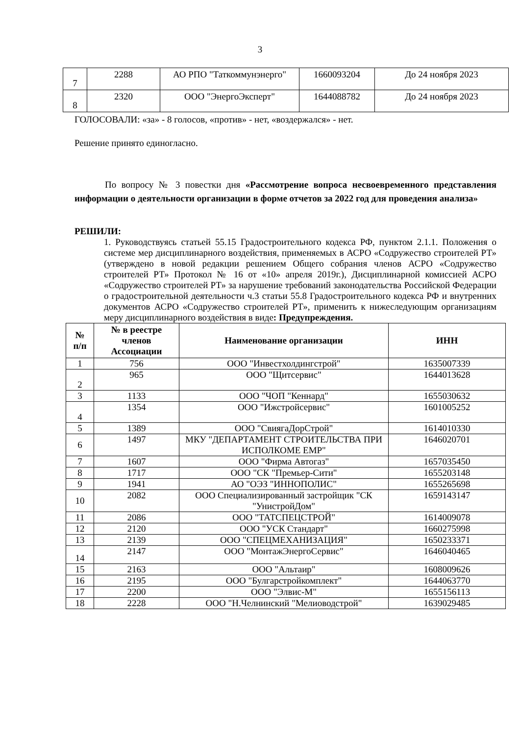3
| 7 | 2288 | АО РПО "Таткоммунэнерго" | 1660093204 | До 24 ноября 2023 |
| 8 | 2320 | ООО "ЭнергоЭксперт" | 1644088782 | До 24 ноября 2023 |
ГОЛОСОВАЛИ: «за» - 8 голосов, «против» - нет, «воздержался» - нет.
Решение принято единогласно.
По вопросу № 3 повестки дня «Рассмотрение вопроса несвоевременного представления информации о деятельности организации в форме отчетов за 2022 год для проведения анализа»
РЕШИЛИ:
1. Руководствуясь статьей 55.15 Градостроительного кодекса РФ, пунктом 2.1.1. Положения о системе мер дисциплинарного воздействия, применяемых в АСРО «Содружество строителей РТ» (утверждено в новой редакции решением Общего собрания членов АСРО «Содружество строителей РТ» Протокол № 16 от «10» апреля 2019г.), Дисциплинарной комиссией АСРО «Содружество строителей РТ» за нарушение требований законодательства Российской Федерации о градостроительной деятельности ч.3 статьи 55.8 Градостроительного кодекса РФ и внутренних документов АСРО «Содружество строителей РТ», применить к нижеследующим организациям меру дисциплинарного воздействия в виде: Предупреждения.
| № п/п | № в реестре членов Ассоциации | Наименование организации | ИНН |
| --- | --- | --- | --- |
| 1 | 756 | ООО "Инвестхолдингстрой" | 1635007339 |
| 2 | 965 | ООО "Щитсервис" | 1644013628 |
| 3 | 1133 | ООО "ЧОП "Кеннард" | 1655030632 |
| 4 | 1354 | ООО "Ижстройсервис" | 1601005252 |
| 5 | 1389 | ООО "СвиягаДорСтрой" | 1614010330 |
| 6 | 1497 | МКУ "ДЕПАРТАМЕНТ СТРОИТЕЛЬСТВА ПРИ ИСПОЛКОМЕ ЕМР" | 1646020701 |
| 7 | 1607 | ООО "Фирма Автогаз" | 1657035450 |
| 8 | 1717 | ООО "СК "Премьер-Сити" | 1655203148 |
| 9 | 1941 | АО "ОЭЗ "ИННОПОЛИС" | 1655265698 |
| 10 | 2082 | ООО Специализированный застройщик "СК "УнистройДом" | 1659143147 |
| 11 | 2086 | ООО "ТАТСПЕЦСТРОЙ" | 1614009078 |
| 12 | 2120 | ООО "УСК Стандарт" | 1660275998 |
| 13 | 2139 | ООО "СПЕЦМЕХАНИЗАЦИЯ" | 1650233371 |
| 14 | 2147 | ООО "МонтажЭнергоСервис" | 1646040465 |
| 15 | 2163 | ООО "Альтаир" | 1608009626 |
| 16 | 2195 | ООО "Булгарстройкомплект" | 1644063770 |
| 17 | 2200 | ООО "Элвис-М" | 1655156113 |
| 18 | 2228 | ООО "Н.Челнинский "Мелиоводстрой" | 1639029485 |